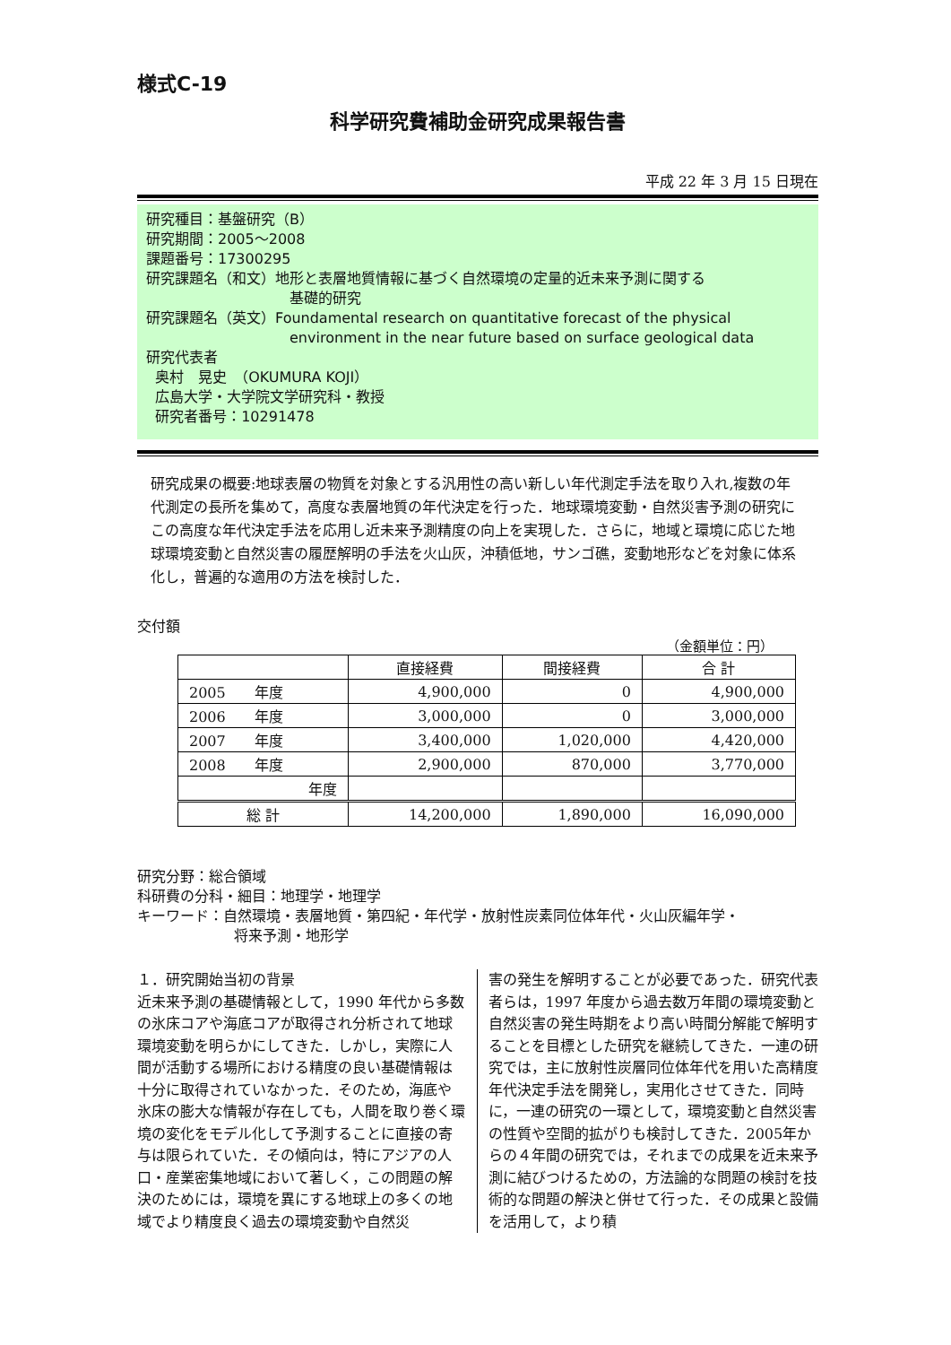様式C-19
科学研究費補助金研究成果報告書
平成 22 年 3 月 15 日現在
研究種目：基盤研究（B）
研究期間：2005～2008
課題番号：17300295
研究課題名（和文）地形と表層地質情報に基づく自然環境の定量的近未来予測に関する
基礎的研究
研究課題名（英文）Foundamental research on quantitative forecast of the physical
environment in the near future based on surface geological data
研究代表者
奥村　晃史　（OKUMURA KOJI）
広島大学・大学院文学研究科・教授
研究者番号：10291478
研究成果の概要:地球表層の物質を対象とする汎用性の高い新しい年代測定手法を取り入れ,複数の年代測定の長所を集めて，高度な表層地質の年代決定を行った．地球環境変動・自然災害予測の研究にこの高度な年代決定手法を応用し近未来予測精度の向上を実現した．さらに，地域と環境に応じた地球環境変動と自然災害の履歴解明の手法を火山灰，沖積低地，サンゴ礁，変動地形などを対象に体系化し，普遍的な適用の方法を検討した．
交付額
（金額単位：円）
| | 直接経費 | 間接経費 | 合 計 |
| --- | --- | --- | --- |
| 2005 年度 | 4,900,000 | 0 | 4,900,000 |
| 2006 年度 | 3,000,000 | 0 | 3,000,000 |
| 2007 年度 | 3,400,000 | 1,020,000 | 4,420,000 |
| 2008 年度 | 2,900,000 | 870,000 | 3,770,000 |
| 年度 | | | |
| 総 計 | 14,200,000 | 1,890,000 | 16,090,000 |
研究分野：総合領域
科研費の分科・細目：地理学・地理学
キーワード：自然環境・表層地質・第四紀・年代学・放射性炭素同位体年代・火山灰編年学・
将来予測・地形学
１．研究開始当初の背景
近未来予測の基礎情報として，1990 年代から多数の氷床コアや海底コアが取得され分析されて地球環境変動を明らかにしてきた．しかし，実際に人間が活動する場所における精度の良い基礎情報は十分に取得されていなかった．そのため，海底や氷床の膨大な情報が存在しても，人間を取り巻く環境の変化をモデル化して予測することに直接の寄与は限られていた．その傾向は，特にアジアの人口・産業密集地域において著しく，この問題の解決のためには，環境を異にする地球上の多くの地域でより精度良く過去の環境変動や自然災
害の発生を解明することが必要であった．研究代表者らは，1997 年度から過去数万年間の環境変動と自然災害の発生時期をより高い時間分解能で解明することを目標とした研究を継続してきた．一連の研究では，主に放射性炭層同位体年代を用いた高精度年代決定手法を開発し，実用化させてきた．同時に，一連の研究の一環として，環境変動と自然災害の性質や空間的拡がりも検討してきた．2005年からの４年間の研究では，それまでの成果を近未来予測に結びつけるための，方法論的な問題の検討を技術的な問題の解決と併せて行った．その成果と設備を活用して，より積